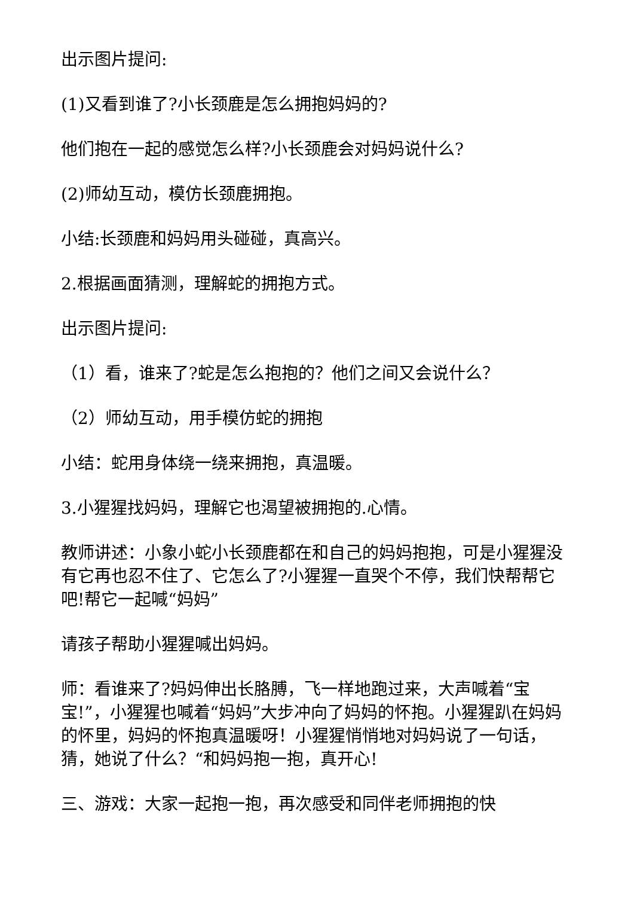出示图片提问:
(1)又看到谁了?小长颈鹿是怎么拥抱妈妈的?
他们抱在一起的感觉怎么样?小长颈鹿会对妈妈说什么?
(2)师幼互动，模仿长颈鹿拥抱。
小结:长颈鹿和妈妈用头碰碰，真高兴。
2.根据画面猜测，理解蛇的拥抱方式。
出示图片提问:
（1）看，谁来了?蛇是怎么抱抱的？他们之间又会说什么？
（2）师幼互动，用手模仿蛇的拥抱
小结：蛇用身体绕一绕来拥抱，真温暖。
3.小猩猩找妈妈，理解它也渴望被拥抱的.心情。
教师讲述：小象小蛇小长颈鹿都在和自己的妈妈抱抱，可是小猩猩没有它再也忍不住了、它怎么了?小猩猩一直哭个不停，我们快帮帮它吧!帮它一起喊“妈妈”
请孩子帮助小猩猩喊出妈妈。
师：看谁来了?妈妈伸出长胳膊，飞一样地跑过来，大声喊着“宝宝!”，小猩猩也喊着“妈妈”大步冲向了妈妈的怀抱。小猩猩趴在妈妈的怀里，妈妈的怀抱真温暖呀！小猩猩悄悄地对妈妈说了一句话，猜，她说了什么？“和妈妈抱一抱，真开心!
三、游戏：大家一起抱一抱，再次感受和同伴老师拥抱的快